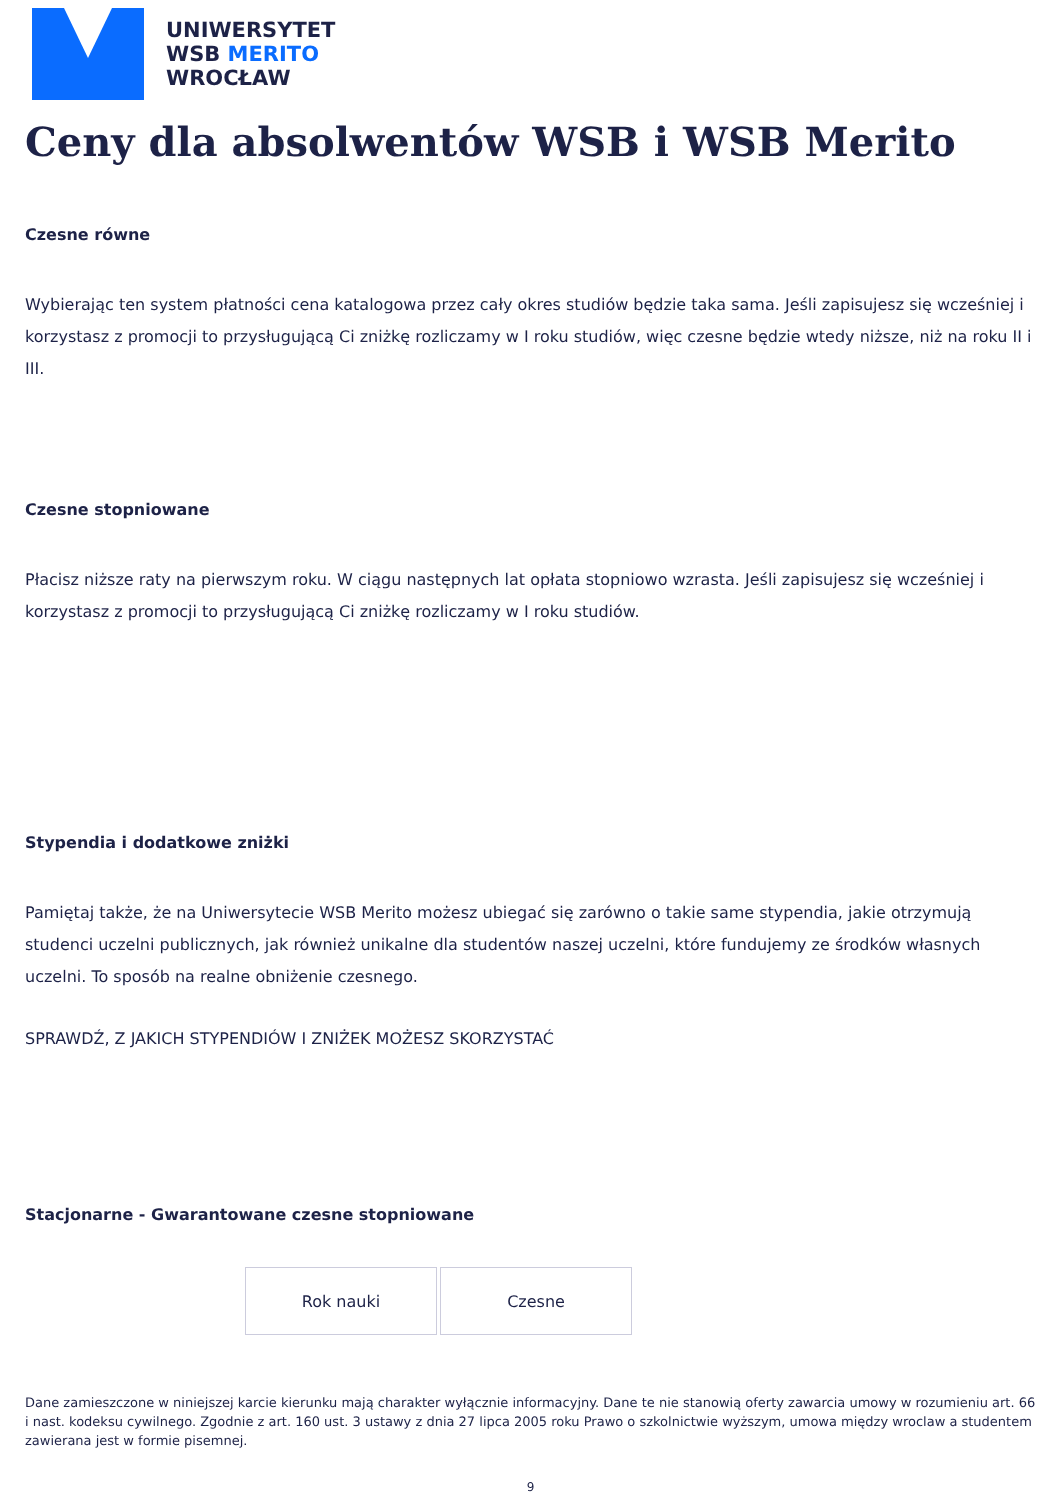UNIWERSYTET
WSB MERITO
WROCŁAW
Ceny dla absolwentów WSB i WSB Merito
Czesne równe
Wybierając ten system płatności cena katalogowa przez cały okres studiów będzie taka sama. Jeśli zapisujesz się wcześniej i korzystasz z promocji to przysługującą Ci zniżkę rozliczamy w I roku studiów, więc czesne będzie wtedy niższe, niż na roku II i III.
Czesne stopniowane
Płacisz niższe raty na pierwszym roku. W ciągu następnych lat opłata stopniowo wzrasta. Jeśli zapisujesz się wcześniej i korzystasz z promocji to przysługującą Ci zniżkę rozliczamy w I roku studiów.
Stypendia i dodatkowe zniżki
Pamiętaj także, że na Uniwersytecie WSB Merito możesz ubiegać się zarówno o takie same stypendia, jakie otrzymują studenci uczelni publicznych, jak również unikalne dla studentów naszej uczelni, które fundujemy ze środków własnych uczelni. To sposób na realne obniżenie czesnego.
SPRAWDŹ, Z JAKICH STYPENDIÓW I ZNIŻEK MOŻESZ SKORZYSTAĆ
Stacjonarne - Gwarantowane czesne stopniowane
| Rok nauki | Czesne |
Dane zamieszczone w niniejszej karcie kierunku mają charakter wyłącznie informacyjny. Dane te nie stanowią oferty zawarcia umowy w rozumieniu art. 66 i nast. kodeksu cywilnego. Zgodnie z art. 160 ust. 3 ustawy z dnia 27 lipca 2005 roku Prawo o szkolnictwie wyższym, umowa między wroclaw a studentem zawierana jest w formie pisemnej.
9